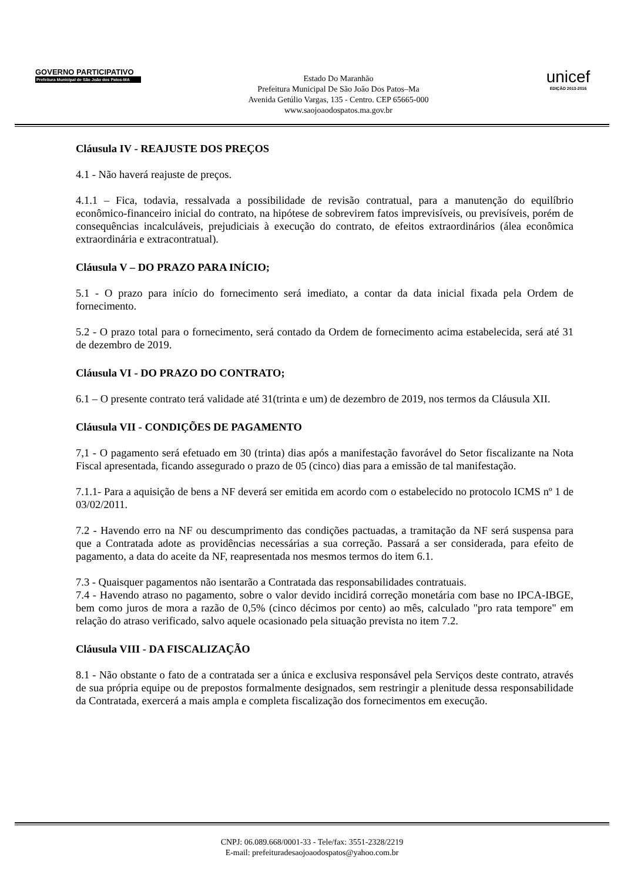GOVERNO PARTICIPATIVO
Prefeitura Municipal de São João dos Patos-MA
Estado Do Maranhão
Prefeitura Municipal De São João Dos Patos–Ma
Avenida Getúlio Vargas, 135 - Centro. CEP 65665-000
www.saojoaodospatos.ma.gov.br
unicef
EDIÇÃO 2013-2016
Cláusula IV - REAJUSTE DOS PREÇOS
4.1 - Não haverá reajuste de preços.
4.1.1 – Fica, todavia, ressalvada a possibilidade de revisão contratual, para a manutenção do equilíbrio econômico-financeiro inicial do contrato, na hipótese de sobrevirem fatos imprevisíveis, ou previsíveis, porém de consequências incalculáveis, prejudiciais à execução do contrato, de efeitos extraordinários (álea econômica extraordinária e extracontratual).
Cláusula V – DO PRAZO PARA INÍCIO;
5.1 - O prazo para início do fornecimento será imediato, a contar da data inicial fixada pela Ordem de fornecimento.
5.2 - O prazo total para o fornecimento, será contado da Ordem de fornecimento acima estabelecida, será até 31 de dezembro de 2019.
Cláusula VI - DO PRAZO DO CONTRATO;
6.1 – O presente contrato terá validade até 31(trinta e um) de dezembro de 2019, nos termos da Cláusula XII.
Cláusula VII - CONDIÇÕES DE PAGAMENTO
7,1 - O pagamento será efetuado em 30 (trinta) dias após a manifestação favorável do Setor fiscalizante na Nota Fiscal apresentada, ficando assegurado o prazo de 05 (cinco) dias para a emissão de tal manifestação.
7.1.1- Para a aquisição de bens a NF deverá ser emitida em acordo com o estabelecido no protocolo ICMS nº 1 de 03/02/2011.
7.2 - Havendo erro na NF ou descumprimento das condições pactuadas, a tramitação da NF será suspensa para que a Contratada adote as providências necessárias a sua correção. Passará a ser considerada, para efeito de pagamento, a data do aceite da NF, reapresentada nos mesmos termos do item 6.1.
7.3 - Quaisquer pagamentos não isentarão a Contratada das responsabilidades contratuais.
7.4 - Havendo atraso no pagamento, sobre o valor devido incidirá correção monetária com base no IPCA-IBGE, bem como juros de mora a razão de 0,5% (cinco décimos por cento) ao mês, calculado "pro rata tempore" em relação do atraso verificado, salvo aquele ocasionado pela situação prevista no item 7.2.
Cláusula VIII - DA FISCALIZAÇÃO
8.1 - Não obstante o fato de a contratada ser a única e exclusiva responsável pela Serviços deste contrato, através de sua própria equipe ou de prepostos formalmente designados, sem restringir a plenitude dessa responsabilidade da Contratada, exercerá a mais ampla e completa fiscalização dos fornecimentos em execução.
CNPJ: 06.089.668/0001-33 - Tele/fax: 3551-2328/2219
E-mail: prefeituradesaojoaodospatos@yahoo.com.br